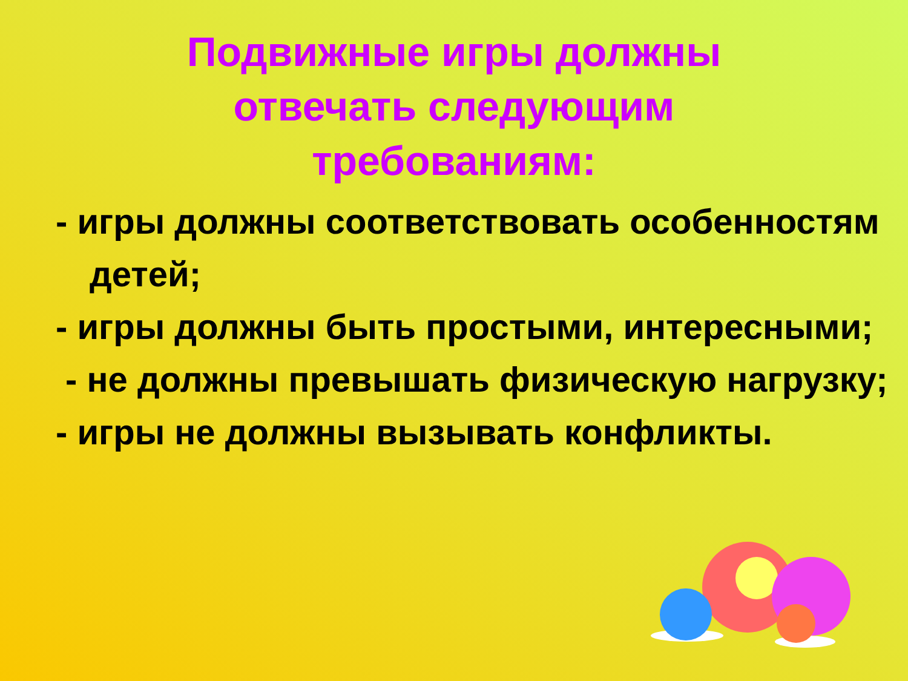Подвижные игры должны отвечать следующим требованиям:
- игры должны соответствовать особенностям детей;
- игры должны быть простыми, интересными;
- не должны превышать физическую нагрузку;
- игры не должны вызывать конфликты.